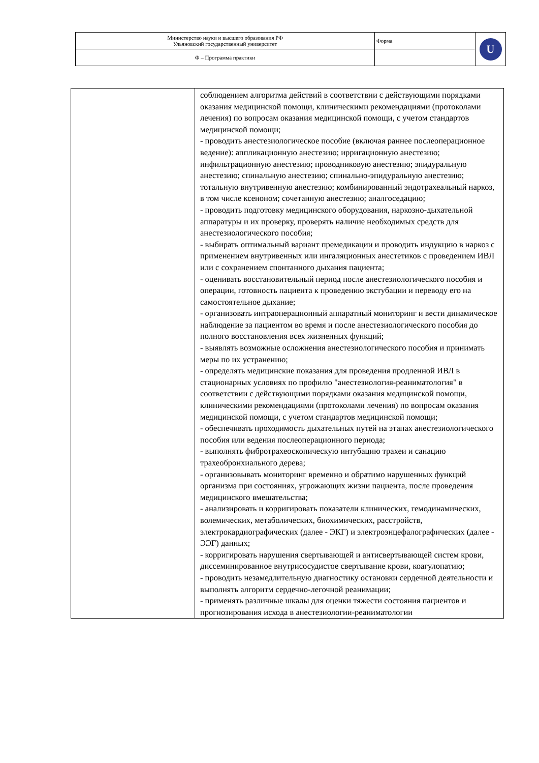| Министерство науки и высшего образования РФ Ульяновский государственный университет | Форма | U |
| Ф – Программа практики | | |
| | соблюдением алгоритма действий в соответствии с действующими порядками оказания медицинской помощи, клиническими рекомендациями (протоколами лечения) по вопросам оказания медицинской помощи, с учетом стандартов медицинской помощи; - проводить анестезиологическое пособие (включая раннее послеоперационное ведение): аппликационную анестезию; ирригационную анестезию; инфильтрационную анестезию; проводниковую анестезию; эпидуральную анестезию; спинальную анестезию; спинально-эпидуральную анестезию; тотальную внутривенную анестезию; комбинированный эндотрахеальный наркоз, в том числе ксеноном; сочетанную анестезию; аналгоседацию; - проводить подготовку медицинского оборудования, наркозно-дыхательной аппаратуры и их проверку, проверять наличие необходимых средств для анестезиологического пособия; - выбирать оптимальный вариант премедикации и проводить индукцию в наркоз с применением внутривенных или ингаляционных анестетиков с проведением ИВЛ или с сохранением спонтанного дыхания пациента; - оценивать восстановительный период после анестезиологического пособия и операции, готовность пациента к проведению экстубации и переводу его на самостоятельное дыхание; - организовать интраоперационный аппаратный мониторинг и вести динамическое наблюдение за пациентом во время и после анестезиологического пособия до полного восстановления всех жизненных функций; - выявлять возможные осложнения анестезиологического пособия и принимать меры по их устранению; - определять медицинские показания для проведения продленной ИВЛ в стационарных условиях по профилю "анестезиология-реаниматология" в соответствии с действующими порядками оказания медицинской помощи, клиническими рекомендациями (протоколами лечения) по вопросам оказания медицинской помощи, с учетом стандартов медицинской помощи; - обеспечивать проходимость дыхательных путей на этапах анестезиологического пособия или ведения послеоперационного периода; - выполнять фибротрахеоскопическую интубацию трахеи и санацию трахеобронхиального дерева; - организовывать мониторинг временно и обратимо нарушенных функций организма при состояниях, угрожающих жизни пациента, после проведения медицинского вмешательства; - анализировать и корригировать показатели клинических, гемодинамических, волемических, метаболических, биохимических, расстройств, электрокардиографических (далее - ЭКГ) и электроэнцефалографических (далее - ЭЭГ) данных; - корригировать нарушения свертывающей и антисвертывающей систем крови, диссеминированное внутрисосудистое свертывание крови, коагулопатию; - проводить незамедлительную диагностику остановки сердечной деятельности и выполнять алгоритм сердечно-легочной реанимации; - применять различные шкалы для оценки тяжести состояния пациентов и прогнозирования исхода в анестезиологии-реаниматологии |